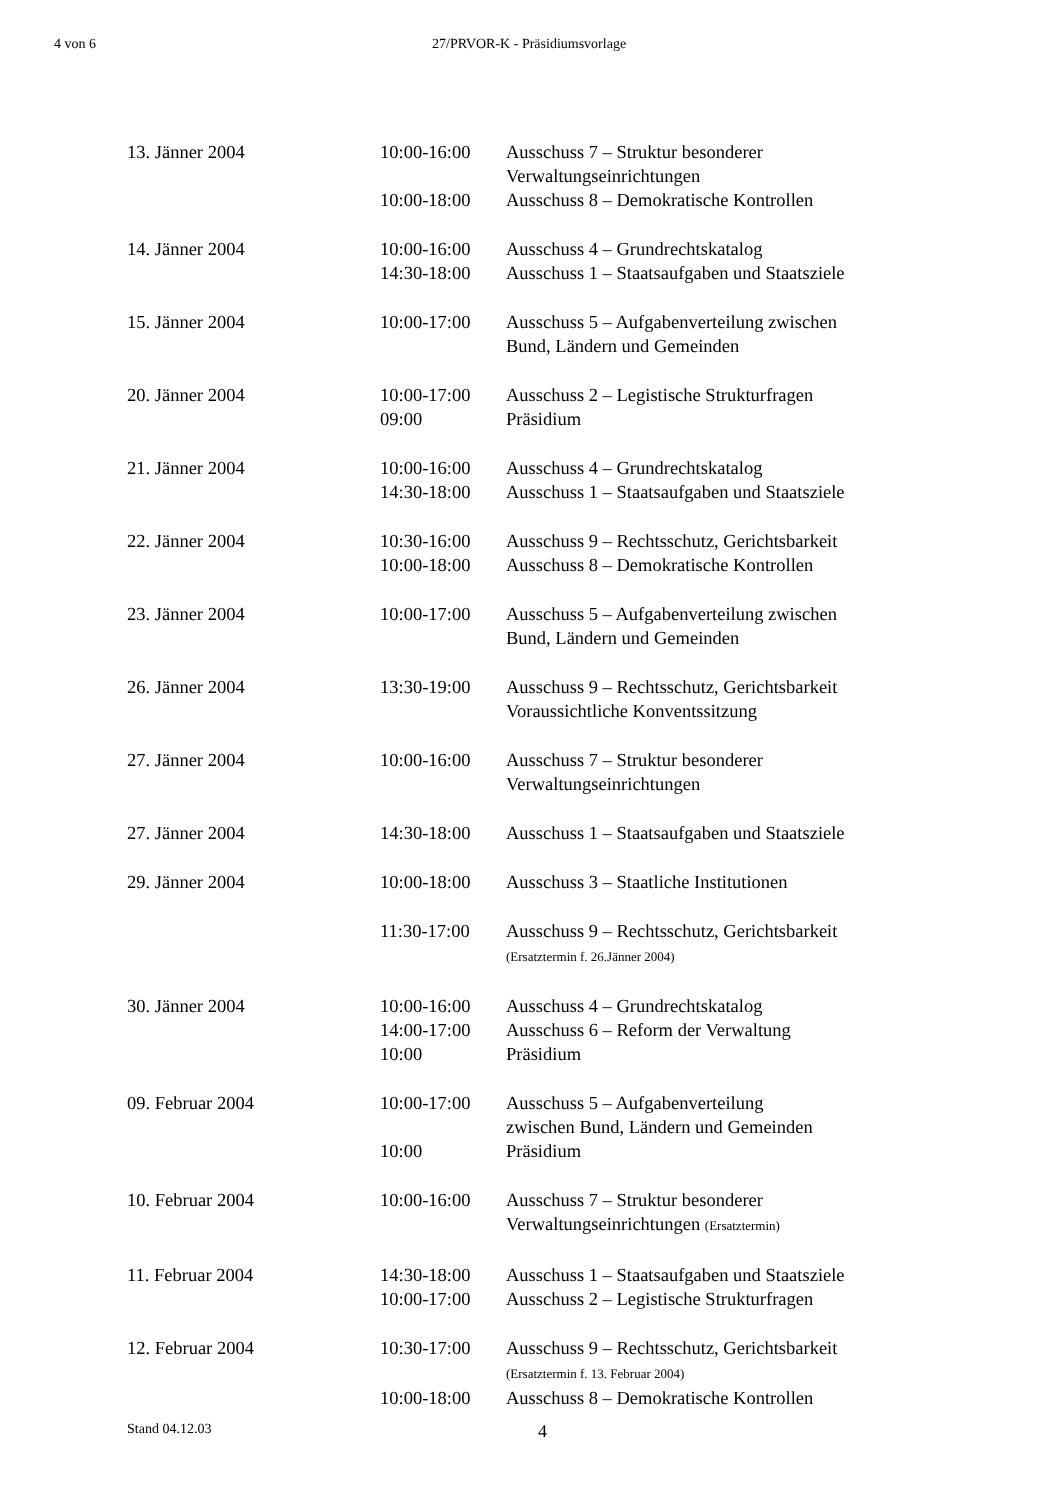4 von 6 27/PRVOR-K - Präsidiumsvorlage
| 13. Jänner 2004 | 10:00-16:00 | Ausschuss 7 – Struktur besonderer Verwaltungseinrichtungen |
| | 10:00-18:00 | Ausschuss 8 – Demokratische Kontrollen |
| 14. Jänner 2004 | 10:00-16:00 | Ausschuss 4 – Grundrechtskatalog |
| | 14:30-18:00 | Ausschuss 1 – Staatsaufgaben und Staatsziele |
| 15. Jänner 2004 | 10:00-17:00 | Ausschuss 5 – Aufgabenverteilung zwischen Bund, Ländern und Gemeinden |
| 20. Jänner 2004 | 10:00-17:00 | Ausschuss 2 – Legistische Strukturfragen |
| | 09:00 | Präsidium |
| 21. Jänner 2004 | 10:00-16:00 | Ausschuss 4 – Grundrechtskatalog |
| | 14:30-18:00 | Ausschuss 1 – Staatsaufgaben und Staatsziele |
| 22. Jänner 2004 | 10:30-16:00 | Ausschuss 9 – Rechtsschutz, Gerichtsbarkeit |
| | 10:00-18:00 | Ausschuss 8 – Demokratische Kontrollen |
| 23. Jänner 2004 | 10:00-17:00 | Ausschuss 5 – Aufgabenverteilung zwischen Bund, Ländern und Gemeinden |
| 26. Jänner 2004 | 13:30-19:00 | Ausschuss 9 – Rechtsschutz, Gerichtsbarkeit Voraussichtliche Konventssitzung |
| 27. Jänner 2004 | 10:00-16:00 | Ausschuss 7 – Struktur besonderer Verwaltungseinrichtungen |
| 27. Jänner 2004 | 14:30-18:00 | Ausschuss 1 – Staatsaufgaben und Staatsziele |
| 29. Jänner 2004 | 10:00-18:00 | Ausschuss 3 – Staatliche Institutionen |
| | 11:30-17:00 | Ausschuss 9 – Rechtsschutz, Gerichtsbarkeit (Ersatztermin f. 26.Jänner 2004) |
| 30. Jänner 2004 | 10:00-16:00 | Ausschuss 4 – Grundrechtskatalog |
| | 14:00-17:00 | Ausschuss 6 – Reform der Verwaltung |
| | 10:00 | Präsidium |
| 09. Februar 2004 | 10:00-17:00 | Ausschuss 5 – Aufgabenverteilung zwischen Bund, Ländern und Gemeinden |
| | 10:00 | Präsidium |
| 10. Februar 2004 | 10:00-16:00 | Ausschuss 7 – Struktur besonderer Verwaltungseinrichtungen (Ersatztermin) |
| 11. Februar 2004 | 14:30-18:00 | Ausschuss 1 – Staatsaufgaben und Staatsziele |
| | 10:00-17:00 | Ausschuss 2 – Legistische Strukturfragen |
| 12. Februar 2004 | 10:30-17:00 | Ausschuss 9 – Rechtsschutz, Gerichtsbarkeit (Ersatztermin f. 13. Februar 2004) |
| | 10:00-18:00 | Ausschuss 8 – Demokratische Kontrollen |
Stand 04.12.03 4